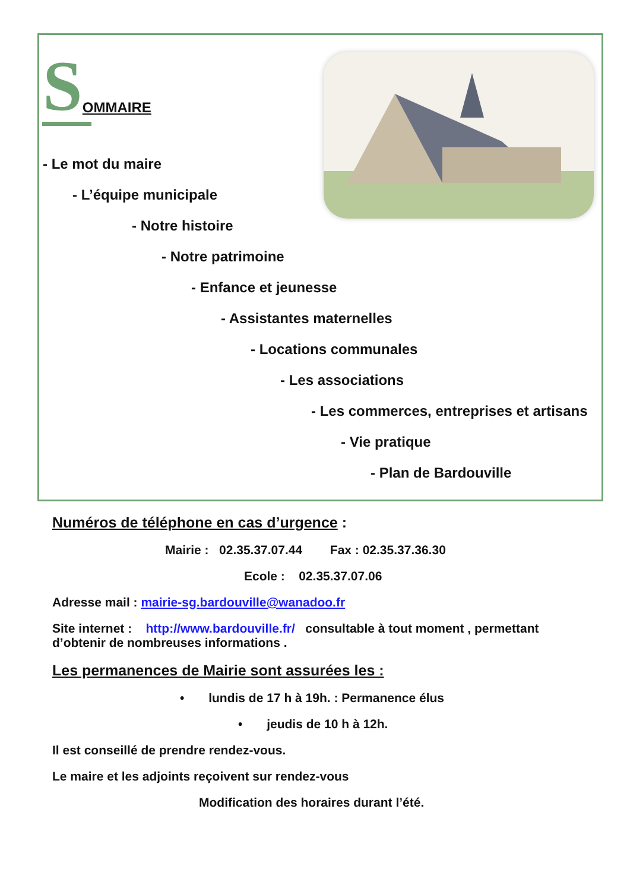SOMMAIRE
- Le mot du maire
- L’équipe municipale
- Notre histoire
- Notre patrimoine
- Enfance et jeunesse
- Assistantes maternelles
- Locations communales
- Les associations
- Les commerces, entreprises et artisans
- Vie pratique
- Plan de Bardouville
Numéros de téléphone en cas d’urgence :
Mairie : 02.35.37.07.44 Fax : 02.35.37.36.30
Ecole : 02.35.37.07.06
Adresse mail : mairie-sg.bardouville@wanadoo.fr
Site internet : http://www.bardouville.fr/ consultable à tout moment , permettant d’obtenir de nombreuses informations .
Les permanences de Mairie sont assurées les :
• lundis de 17 h à 19h. : Permanence élus
• jeudis de 10 h à 12h.
Il est conseillé de prendre rendez-vous.
Le maire et les adjoints reçoivent sur rendez-vous
Modification des horaires durant l’été.